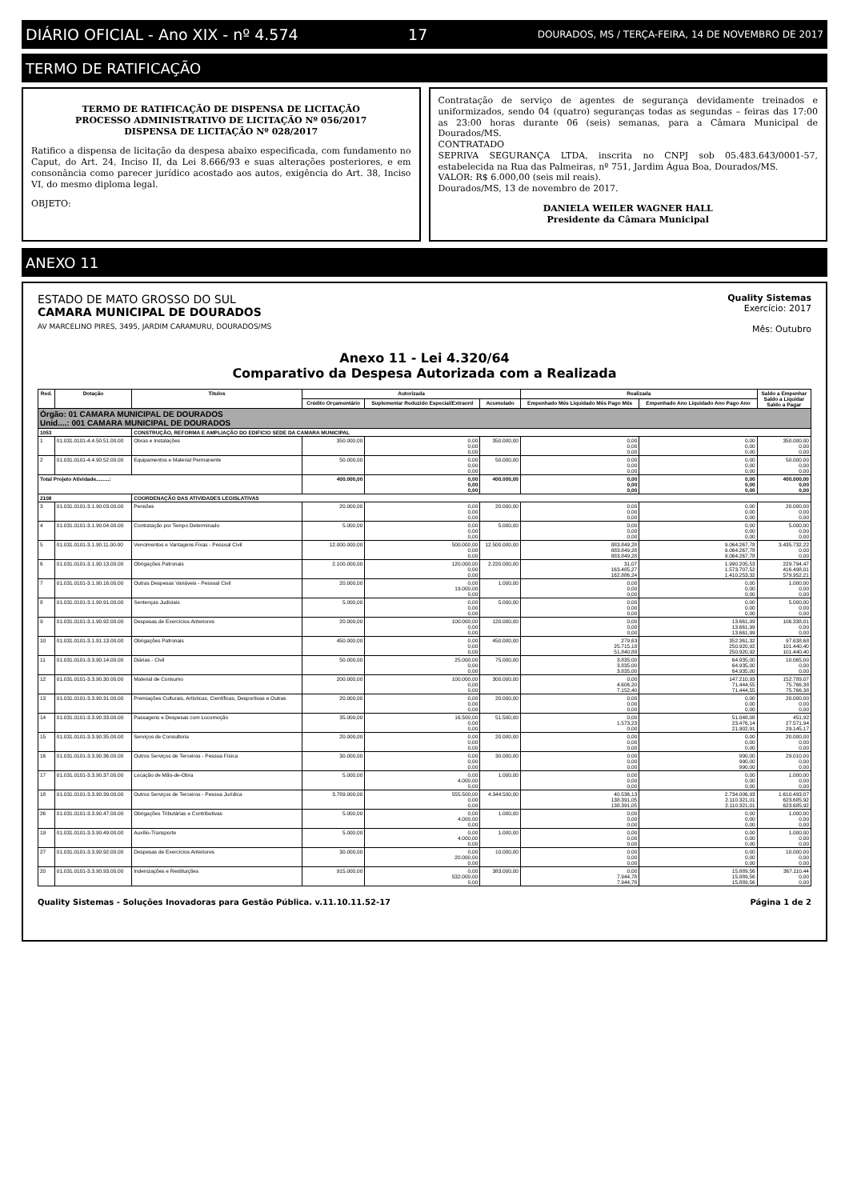DIÁRIO OFICIAL - Ano XIX - nº 4.574 17 DOURADOS, MS / TERÇA-FEIRA, 14 DE NOVEMBRO DE 2017
TERMO DE RATIFICAÇÃO
TERMO DE RATIFICAÇÃO DE DISPENSA DE LICITAÇÃO
PROCESSO ADMINISTRATIVO DE LICITAÇÃO Nº 056/2017
DISPENSA DE LICITAÇÃO Nº 028/2017
Ratifico a dispensa de licitação da despesa abaixo especificada, com fundamento no Caput, do Art. 24, Inciso II, da Lei 8.666/93 e suas alterações posteriores, e em consonância como parecer jurídico acostado aos autos, exigência do Art. 38, Inciso VI, do mesmo diploma legal.
OBJETO:
Contratação de serviço de agentes de segurança devidamente treinados e uniformizados, sendo 04 (quatro) seguranças todas as segundas – feiras das 17:00 as 23:00 horas durante 06 (seis) semanas, para a Câmara Municipal de Dourados/MS.
CONTRATADO
SEPRIVA SEGURANÇA LTDA, inscrita no CNPJ sob 05.483.643/0001-57, estabelecida na Rua das Palmeiras, nº 751, Jardim Água Boa, Dourados/MS.
VALOR: R$ 6.000,00 (seis mil reais).
Dourados/MS, 13 de novembro de 2017.
DANIELA WEILER WAGNER HALL
Presidente da Câmara Municipal
ANEXO 11
ESTADO DE MATO GROSSO DO SUL
CAMARA MUNICIPAL DE DOURADOS
AV MARCELINO PIRES, 3495, JARDIM CARAMURU, DOURADOS/MS
Quality Sistemas
Exercício: 2017
Mês: Outubro
Anexo 11 - Lei 4.320/64
Comparativo da Despesa Autorizada com a Realizada
| Red. | Dotação | Titulos | Autorizada | | | Realizada | | Saldo a Empenhar Saldo a Liquidar Saldo a Pagar |
| --- | --- | --- | --- | --- | --- | --- | --- | --- |
| | | | Crédito Orçamentário | Suplementar Reduzido Especial/Extraord | Acumulado | Empenhado Mês Liquidado Mês Pago Mês | Empenhado Ano Liquidado Ano Pago Ano | |
| Órgão: 01 CAMARA MUNICIPAL DE DOURADOS Unid....: 001 CAMARA MUNICIPAL DE DOURADOS | | | | | | | | |
| 1053 | | CONSTRUÇÃO, REFORMA E AMPLIAÇÃO DO EDIFICIO SEDE DA CAMARA MUNICIPAL | | | | | | |
| 1 | 01.031.0101-4.4.50.51.00.00 | Obras e Instalações | 350.000,00 | 0,00 0,00 0,00 | 350.000,00 | 0,00 0,00 0,00 | 0,00 0,00 0,00 | 350.000,00 0,00 0,00 |
| 2 | 01.031.0101-4.4.90.52.00.00 | Equipamentos e Material Permanente | 50.000,00 | 0,00 0,00 0,00 | 50.000,00 | 0,00 0,00 0,00 | 0,00 0,00 0,00 | 50.000,00 0,00 0,00 |
| Total Projeto Atividade.........: | | | 400.000,00 | 0,00 0,00 0,00 | 400.000,00 | 0,00 0,00 0,00 | 0,00 0,00 0,00 | 400.000,00 0,00 0,00 |
| 2108 | | COORDENAÇÃO DAS ATIVIDADES LEGISLATIVAS | | | | | | |
| 3 | 01.031.0101-3.1.90.03.00.00 | Pensões | 20.000,00 | 0,00 0,00 0,00 | 20.000,00 | 0,00 0,00 0,00 | 0,00 0,00 0,00 | 20.000,00 0,00 0,00 |
| 4 | 01.031.0101-3.1.90.04.00.00 | Contratação por Tempo Determinado | 5.000,00 | 0,00 0,00 0,00 | 5.000,00 | 0,00 0,00 0,00 | 0,00 0,00 0,00 | 5.000,00 0,00 0,00 |
| 5 | 01.031.0101-3.1.90.11.00.00 | Vencimentos e Vantagens Fixas - Pessoal Civil | 12.000.000,00 | 500.000,00 0,00 0,00 | 12.500.000,00 | 883.849,28 883.849,28 883.849,28 | 9.064.267,78 9.064.267,78 9.064.267,78 | 3.435.732,22 0,00 0,00 |
| 6 | 01.031.0101-3.1.90.13.00.00 | Obrigações Patronais | 2.100.000,00 | 120.000,00 0,00 0,00 | 2.220.000,00 | 31,07 163.485,27 162.886,24 | 1.990.205,53 1.573.707,52 1.410.253,32 | 229.794,47 416.498,01 579.952,21 |
| 7 | 01.031.0101-3.1.90.16.00.00 | Outras Despesas Variáveis - Pessoal Civil | 20.000,00 | 0,00 19.000,00 0,00 | 1.000,00 | 0,00 0,00 0,00 | 0,00 0,00 0,00 | 1.000,00 0,00 0,00 |
| 8 | 01.031.0101-3.1.90.91.00.00 | Sentenças Judiciais | 5.000,00 | 0,00 0,00 0,00 | 5.000,00 | 0,00 0,00 0,00 | 0,00 0,00 0,00 | 5.000,00 0,00 0,00 |
| 9 | 01.031.0101-3.1.90.92.00.00 | Despesas de Exercícios Anteriores | 20.000,00 | 100.000,00 0,00 0,00 | 120.000,00 | 0,00 0,00 0,00 | 13.661,99 13.661,99 13.661,99 | 106.338,01 0,00 0,00 |
| 10 | 01.031.0101-3.1.91.13.00.00 | Obrigações Patronais | 450.000,00 | 0,00 0,00 0,00 | 450.000,00 | 279,63 25.715,18 51.840,88 | 352.361,32 250.920,92 250.920,92 | 97.638,68 101.440,40 101.440,40 |
| 11 | 01.031.0101-3.3.90.14.00.00 | Diárias - Civil | 50.000,00 | 25.000,00 0,00 0,00 | 75.000,00 | 3.835,00 3.835,00 3.835,00 | 64.935,00 64.935,00 64.935,00 | 10.065,00 0,00 0,00 |
| 12 | 01.031.0101-3.3.90.30.00.00 | Material de Consumo | 200.000,00 | 100.000,00 0,00 0,00 | 300.000,00 | 0,00 4.606,20 7.152,40 | 147.210,93 71.444,55 71.444,55 | 152.789,07 75.766,38 75.766,38 |
| 13 | 01.031.0101-3.3.90.31.00.00 | Premiações Culturais, Artísticas, Científicas, Desportivas e Outras | 20.000,00 | 0,00 0,00 0,00 | 20.000,00 | 0,00 0,00 0,00 | 0,00 0,00 0,00 | 20.000,00 0,00 0,00 |
| 14 | 01.031.0101-3.3.90.33.00.00 | Passagens e Despesas com Locomoção | 35.000,00 | 16.500,00 0,00 0,00 | 51.500,00 | 0,00 1.573,23 0,00 | 51.048,08 23.476,14 21.902,91 | 451,92 27.571,94 29.145,17 |
| 15 | 01.031.0101-3.3.90.35.00.00 | Serviços de Consultoria | 20.000,00 | 0,00 0,00 0,00 | 20.000,00 | 0,00 0,00 0,00 | 0,00 0,00 0,00 | 20.000,00 0,00 0,00 |
| 16 | 01.031.0101-3.3.90.36.00.00 | Outros Serviços de Terceiros - Pessoa Física | 30.000,00 | 0,00 0,00 0,00 | 30.000,00 | 0,00 0,00 0,00 | 990,00 990,00 990,00 | 29.010,00 0,00 0,00 |
| 17 | 01.031.0101-3.3.90.37.00.00 | Locação de Mão-de-Obra | 5.000,00 | 0,00 4.000,00 0,00 | 1.000,00 | 0,00 0,00 0,00 | 0,00 0,00 0,00 | 1.000,00 0,00 0,00 |
| 18 | 01.031.0101-3.3.90.39.00.00 | Outros Serviços de Terceiros - Pessoa Jurídica | 3.789.000,00 | 555.500,00 0,00 0,00 | 4.344.500,00 | 40.536,13 138.391,05 138.391,05 | 2.734.006,93 2.110.321,01 2.110.321,01 | 1.610.493,07 623.685,92 623.685,92 |
| 26 | 01.031.0101-3.3.90.47.00.00 | Obrigações Tributárias e Contributivas | 5.000,00 | 0,00 4.000,00 0,00 | 1.000,00 | 0,00 0,00 0,00 | 0,00 0,00 0,00 | 1.000,00 0,00 0,00 |
| 19 | 01.031.0101-3.3.90.49.00.00 | Auxílio-Transporte | 5.000,00 | 0,00 4.000,00 0,00 | 1.000,00 | 0,00 0,00 0,00 | 0,00 0,00 0,00 | 1.000,00 0,00 0,00 |
| 27 | 01.031.0101-3.3.90.92.00.00 | Despesas de Exercícios Anteriores | 30.000,00 | 0,00 20.000,00 0,00 | 10.000,00 | 0,00 0,00 0,00 | 0,00 0,00 0,00 | 10.000,00 0,00 0,00 |
| 20 | 01.031.0101-3.3.90.93.00.00 | Indenizações e Restituições | 915.000,00 | 0,00 532.000,00 0,00 | 383.000,00 | 0,00 7.944,78 7.944,78 | 15.889,56 15.889,56 15.889,56 | 367.110,44 0,00 0,00 |
Quality Sistemas - Soluções Inovadoras para Gestão Pública. v.11.10.11.52-17 Página 1 de 2